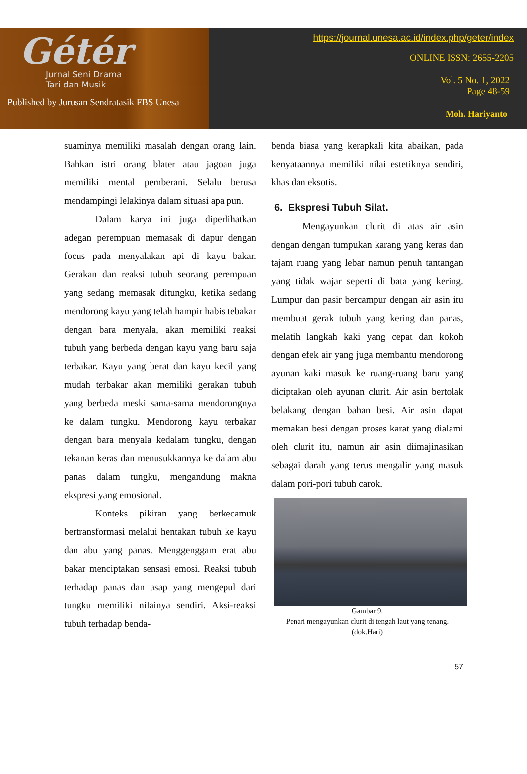Gétér
Jurnal Seni Drama
Tari dan Musik
Published by Jurusan Sendratasik FBS Unesa
https://journal.unesa.ac.id/index.php/geter/index
ONLINE ISSN: 2655-2205
Vol. 5 No. 1, 2022
Page 48-59
Moh. Hariyanto
suaminya memiliki masalah dengan orang lain. Bahkan istri orang blater atau jagoan juga memiliki mental pemberani. Selalu berusa mendampingi lelakinya dalam situasi apa pun.
Dalam karya ini juga diperlihatkan adegan perempuan memasak di dapur dengan focus pada menyalakan api di kayu bakar. Gerakan dan reaksi tubuh seorang perempuan yang sedang memasak ditungku, ketika sedang mendorong kayu yang telah hampir habis tebakar dengan bara menyala, akan memiliki reaksi tubuh yang berbeda dengan kayu yang baru saja terbakar. Kayu yang berat dan kayu kecil yang mudah terbakar akan memiliki gerakan tubuh yang berbeda meski sama-sama mendorongnya ke dalam tungku. Mendorong kayu terbakar dengan bara menyala kedalam tungku, dengan tekanan keras dan menusukkannya ke dalam abu panas dalam tungku, mengandung makna ekspresi yang emosional.
Konteks pikiran yang berkecamuk bertransformasi melalui hentakan tubuh ke kayu dan abu yang panas. Menggenggam erat abu bakar menciptakan sensasi emosi. Reaksi tubuh terhadap panas dan asap yang mengepul dari tungku memiliki nilainya sendiri. Aksi-reaksi tubuh terhadap benda-
benda biasa yang kerapkali kita abaikan, pada kenyataannya memiliki nilai estetiknya sendiri, khas dan eksotis.
6. Ekspresi Tubuh Silat.
Mengayunkan clurit di atas air asin dengan dengan tumpukan karang yang keras dan tajam ruang yang lebar namun penuh tantangan yang tidak wajar seperti di bata yang kering. Lumpur dan pasir bercampur dengan air asin itu membuat gerak tubuh yang kering dan panas, melatih langkah kaki yang cepat dan kokoh dengan efek air yang juga membantu mendorong ayunan kaki masuk ke ruang-ruang baru yang diciptakan oleh ayunan clurit. Air asin bertolak belakang dengan bahan besi. Air asin dapat memakan besi dengan proses karat yang dialami oleh clurit itu, namun air asin diimajinasikan sebagai darah yang terus mengalir yang masuk dalam pori-pori tubuh carok.
Gambar 9.
Penari mengayunkan clurit di tengah laut yang tenang. (dok.Hari)
57